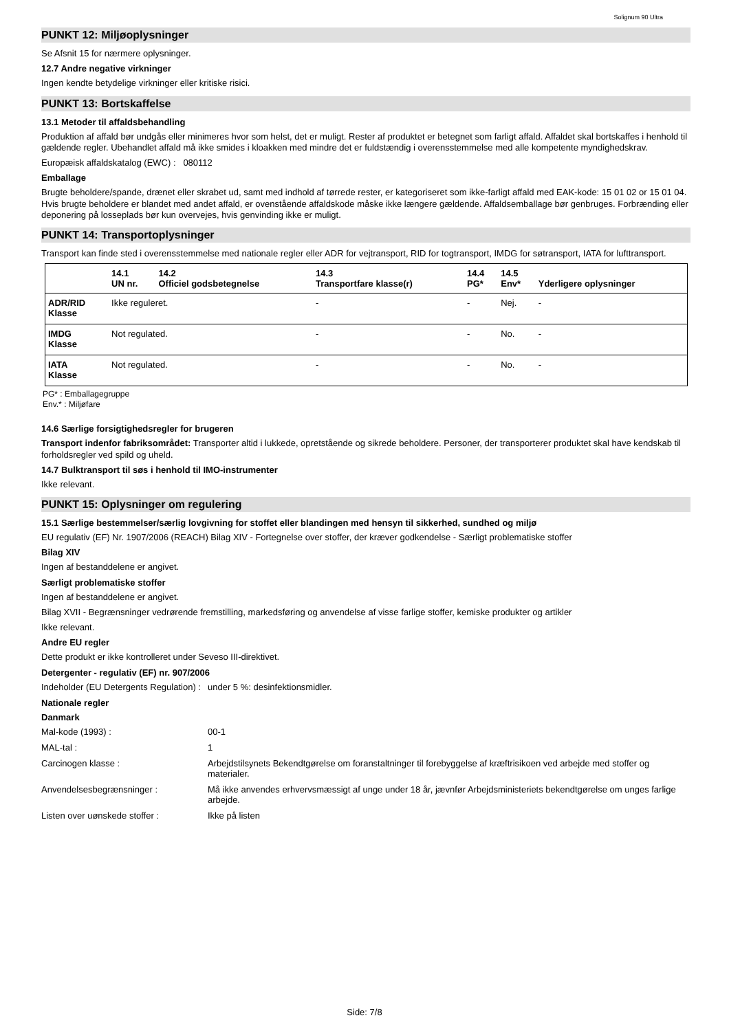Solignum 90 Ultra
PUNKT 12: Miljøoplysninger
Se Afsnit 15 for nærmere oplysninger.
12.7 Andre negative virkninger
Ingen kendte betydelige virkninger eller kritiske risici.
PUNKT 13: Bortskaffelse
13.1 Metoder til affaldsbehandling
Produktion af affald bør undgås eller minimeres hvor som helst, det er muligt. Rester af produktet er betegnet som farligt affald. Affaldet skal bortskaffes i henhold til gældende regler. Ubehandlet affald må ikke smides i kloakken med mindre det er fuldstændig i overensstemmelse med alle kompetente myndighedskrav.
Europæisk affaldskatalog (EWC) : 080112
Emballage
Brugte beholdere/spande, drænet eller skrabet ud, samt med indhold af tørrede rester, er kategoriseret som ikke-farligt affald med EAK-kode: 15 01 02 or 15 01 04.
Hvis brugte beholdere er blandet med andet affald, er ovenstående affaldskode måske ikke længere gældende. Affaldsemballage bør genbruges. Forbrænding eller deponering på losseplads bør kun overvejes, hvis genvinding ikke er muligt.
PUNKT 14: Transportoplysninger
Transport kan finde sted i overensstemmelse med nationale regler eller ADR for vejtransport, RID for togtransport, IMDG for søtransport, IATA for lufttransport.
| | 14.1 UN nr. | 14.2 Officiel godsbetegnelse | 14.3 Transportfare klasse(r) | 14.4 PG* | 14.5 Env* | Yderligere oplysninger |
| --- | --- | --- | --- | --- | --- | --- |
| ADR/RID Klasse | Ikke reguleret. | | - | - | Nej. | - |
| IMDG Klasse | Not regulated. | | - | - | No. | - |
| IATA Klasse | Not regulated. | | - | - | No. | - |
PG* : Emballagegruppe
Env.* : Miljøfare
14.6 Særlige forsigtighedsregler for brugeren
Transport indenfor fabriksområdet: Transporter altid i lukkede, opretstående og sikrede beholdere. Personer, der transporterer produktet skal have kendskab til forholdsregler ved spild og uheld.
14.7 Bulktransport til søs i henhold til IMO-instrumenter
Ikke relevant.
PUNKT 15: Oplysninger om regulering
15.1 Særlige bestemmelser/særlig lovgivning for stoffet eller blandingen med hensyn til sikkerhed, sundhed og miljø
EU regulativ (EF) Nr. 1907/2006 (REACH) Bilag XIV - Fortegnelse over stoffer, der kræver godkendelse - Særligt problematiske stoffer
Bilag XIV
Ingen af bestanddelene er angivet.
Særligt problematiske stoffer
Ingen af bestanddelene er angivet.
Bilag XVII - Begrænsninger vedrørende fremstilling, markedsføring og anvendelse af visse farlige stoffer, kemiske produkter og artikler
Ikke relevant.
Andre EU regler
Dette produkt er ikke kontrolleret under Seveso III-direktivet.
Detergenter - regulativ (EF) nr. 907/2006
Indeholder (EU Detergents Regulation) :
under 5 %: desinfektionsmidler.
Nationale regler
Danmark
Mal-kode (1993) : 00-1
MAL-tal : 1
Carcinogen klasse : Arbejdstilsynets Bekendtgørelse om foranstaltninger til forebyggelse af kræftrisikoen ved arbejde med stoffer og materialer.
Anvendelsesbegrænsninger : Må ikke anvendes erhvervsmæssigt af unge under 18 år, jævnfør Arbejdsministeriets bekendtgørelse om unges farlige arbejde.
Listen over uønskede stoffer : Ikke på listen
Side: 7/8